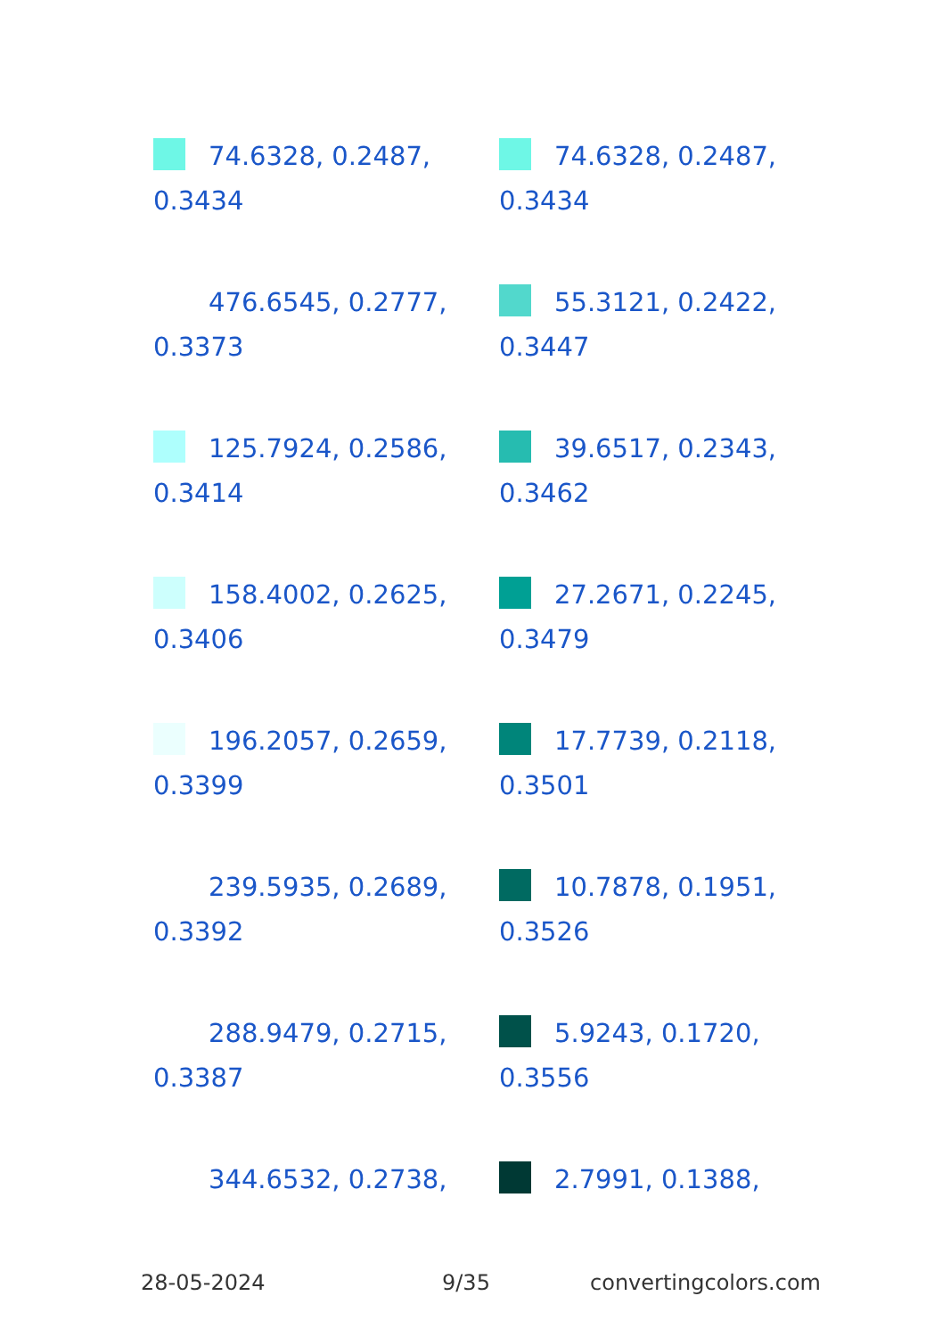74.6328, 0.2487,
0.3434
74.6328, 0.2487,
0.3434
476.6545, 0.2777,
0.3373
55.3121, 0.2422,
0.3447
125.7924, 0.2586,
0.3414
39.6517, 0.2343,
0.3462
158.4002, 0.2625,
0.3406
27.2671, 0.2245,
0.3479
196.2057, 0.2659,
0.3399
17.7739, 0.2118,
0.3501
239.5935, 0.2689,
0.3392
10.7878, 0.1951,
0.3526
288.9479, 0.2715,
0.3387
5.9243, 0.1720,
0.3556
344.6532, 0.2738,
2.7991, 0.1388,
28-05-2024 9/35 convertingcolors.com